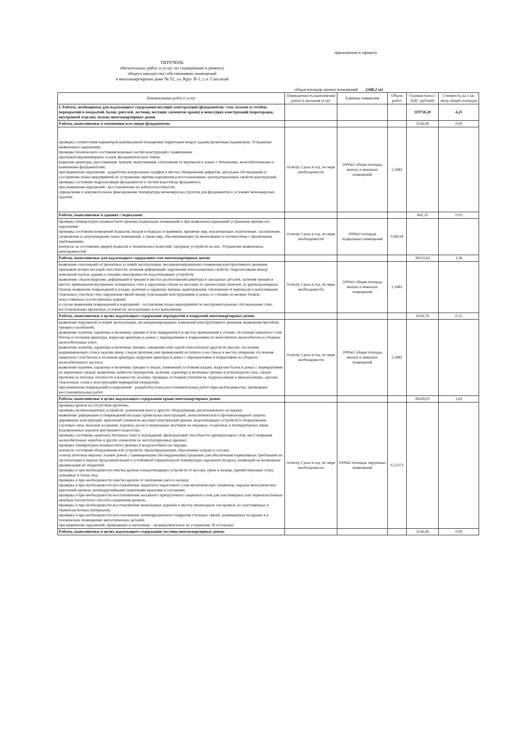приложение к приказу
ПЕРЕЧЕНЬ
обязательных работ и услуг по содержанию и ремонту
общего имущества собственников помещений
в многоквартирном доме № 52, ул. Круг В-1, с.п. Сингапай
общая площадь жилых помещений 2348,2 м2
| Наименование работ и услуг | Периодичность выполнения работ и оказания услуг | Единица измерения | Объем работ | Годовая плата с НДС (рублей) | Стоимость на 1 кв. метр общей площади |
| --- | --- | --- | --- | --- | --- |
| I. Работы, необходимые для надлежащего содержания несущих конструкций (фундаментов, стен, колонн и столбов, перекрытий и покрытий, балок, ригелей, лестниц, несущих элементов крыш) и ненесущих конструкций (перегородок, внутренней отделки, полов) многоквартирных домов | | | | 119758,20 | 4,25 |
| Работы, выполняемые в отношении всех видов фундаментов: | | | | 2536,06 | 0,09 |
| проверка соответствия параметров вертикальной планировки территории вокруг здания проектным параметрам. Устранение выявленных нарушений; проверка технического состояния видимых частей конструкций с выявлением: признаков неравномерных осадок фундаментов всех типов; коррозии арматуры, расслаивания, трещин, выпучивания, отклонения от вертикали в домах с бетонными, железобетонными и каменными фундаментами; при выявлении нарушений - разработка контрольных шурфов в местах обнаружения дефектов, детальное обследование и составление плана мероприятий по устранению причин нарушения и восстановлению эксплуатационных свойств конструкций; проверка состояния гидроизоляции фундаментов и систем водоотвода фундамента; при выявлении нарушений - восстановление их работоспособности; определение и документальное фиксирование температуры вечномерзлых грунтов для фундаментов в условиях вечномерзлых грунтов. | Осмотр 2 раза в год, по мере необходимости | 1000м2 общая площадь жилых и нежилых помещений | 2,3482 | | |
| Работы, выполняемые в зданиях с подвалами: | | | | 845,35 | 0,03 |
| проверка температурно-влажностного режима подвальных помещений и при выявлении нарушений устранение причин его нарушения; проверка состояния помещений подвалов, входов в подвалы и приямков, принятие мер, исключающих подтопление, захламление, загрязнение и загромождение таких помещений, а также мер, обеспечивающих их вентиляцию в соответствии с проектными требованиями; контроль за состоянием дверей подвалов и технических подполий, запорных устройств на них. Устранение выявленных неисправностей. | Осмотр 2 раза в год, по мере необходимости | 1000м2 площадь подвальных помещений | 0,68118 | | |
| Работы, выполняемые для надлежащего содержания стен многоквартирных домов: | | | | 38322,62 | 1,36 |
| выявление отклонений от проектных условий эксплуатации, несанкционированного изменения конструктивного решения, признаков потери несущей способности, наличия деформаций, нарушения теплозащитных свойств, гидроизоляции между цокольной частью здания и стенами, неисправности водоотводящих устройств; выявление следов коррозии, деформаций и трещин в местах расположения арматуры и закладных деталей, наличия трещин в местах примыкания внутренних поперечных стен к наружным стенам из несущих и самонесущих панелей, из крупноразмерных блоков; выявление повреждений в кладке, наличия и характера трещин, выветривания, отклонения от вертикали и выпучивания отдельных участков стен, нарушения связей между отдельными конструкциями в домах со стенами из мелких блоков, искусственных и естественных камней; в случае выявления повреждений и нарушений - составление плана мероприятий по инструментальному обследованию стен, восстановлению проектных условий их эксплуатации и его выполнение. | Осмотр 2 раза в год, по мере необходимости | 1000м2 общая площадь жилых и нежилых помещений | 2,3482 | | |
| Работы, выполняемые в целях надлежащего содержания перекрытий и покрытий многоквартирных домов: | | | | 4226,76 | 0,15 |
| выявление нарушений условий эксплуатации, несанкционированных изменений конструктивного решения, выявления прогибов, трещин и колебаний; выявление наличия, характера и величины трещин в теле перекрытия и в местах примыканий к стенам, отслоения защитного слоя бетона и оголения арматуры, коррозии арматуры в домах с перекрытиями и покрытиями из монолитного железобетона и сборных железобетонных плит; выявление наличия, характера и величины трещин, смещения плит одной относительно другой по высоте, отслоения выравнивающего слоя в заделке швов, следов протечек или промерзаний на плитах и на стенах в местах опирания, отслоения защитного слоя бетона и оголения арматуры, коррозии арматуры в домах с перекрытиями и покрытиями из сборного железобетонного настила. выявление наличия, характера и величины трещин в сводах, изменений состояния кладки, коррозии балок в домах с перекрытиями из кирпичных сводов; выявление зыбкости перекрытия, наличия, характера и величины трещин в штукатурном слое, следов протечек на потолке, плотности и влажности засыпки. проверка состояния утеплителя, гидроизоляция и звукоизоляции, адгезии отделочных слоев к конструкциям перекрытия (покрытия); при выявлении повреждений и нарушений - разработка плана восстановительных работ (при необходимости), проведение восстановительных работ. | Осмотр 2 раза в год, по мере необходимости | 1000м2 общая площадь жилых и нежилых помещений | 2,3482 | | |
| Работы, выполняемые в целях надлежащего содержания крыш многоквартирных домов: | | | | 45649,01 | 1,62 |
| проверка кровли на отсутствие протечек; проверка молниезащитных устройств, заземления мачт и другого оборудования, расположенного на крыше; выявление деформации и повреждений несущих кровельных конструкций, антисептической и противопожарной защиты деревянных конструкций, креплений элементов несущих конструкций крыши, водоотводящих устройств и оборудования, слуховых окон, выходов на крыши, ходовых досок и переходных мостиков на чердаках, осадочных и температурных швов, водоприемных воронок внутреннего водостока; проверка состояния защитных бетонных плит и ограждений, фильтрующей способности дренирующего слоя, мест опирания железобетонных коробов и других элементов на эксплуатируемых крышах; проверка температурно-влажностного режима и воздухообмена на чердаке; контроль состояния оборудования или устройств, предотвращающих образование наледи и сосулек; осмотр потолков верхних этажей домов с совмещенными (бесчердачными) крышами для обеспечения нормативных требований их эксплуатации в период продолжительной и устойчивой отрицательной температуры наружного воздуха, влияющей на возможные промерзания их покрытий; проверка и при необходимости очистка кровли и водоотводящих устройств от мусора, грязи и наледи, препятствующих стоку дождевых и талых вод; проверка и при необходимости очистка кровли от скопления снега и наледи; проверка и при необходимости восстановление защитного окрасочного слоя металлических элементов, окраска металлических креплений кровель антикоррозийными защитными красками и составами; проверка и при необходимости восстановление насыпного пригрузочного защитного слоя для эластомерных или термопластичных мембран балластного способа соединения кровель; проверка и при необходимости восстановление пешеходных дорожек в местах пешеходных зон кровель из эластомерных и термопластичных материалов; проверка и при необходимости восстановление антикоррозионного покрытия стальных связей, размещенных на крыше и в технических помещениях металлических деталей; при выявлении нарушений, приводящих к протечкам, - незамедлительное их устранение. В остальных | Осмотр 2 раза в год, по мере необходимости | 1000м2 площадь чердачных помещений | 0,52373 | | |
| Работы, выполняемые в целях надлежащего содержания лестниц многоквартирных домов: | | | | 2536,06 | 0,09 |